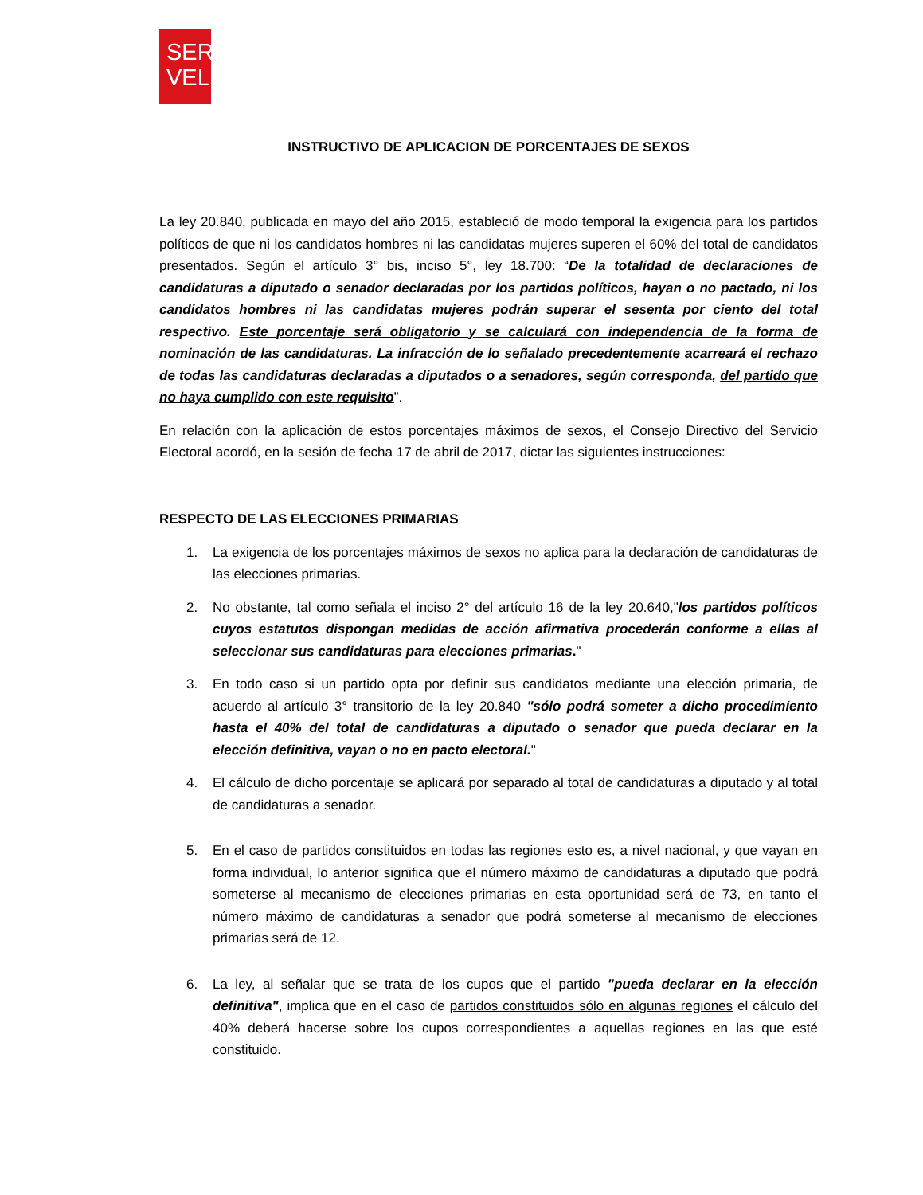SER
VEL
INSTRUCTIVO DE APLICACION DE PORCENTAJES DE SEXOS
La ley 20.840, publicada en mayo del año 2015, estableció de modo temporal la exigencia para los partidos políticos de que ni los candidatos hombres ni las candidatas mujeres superen el 60% del total de candidatos presentados. Según el artículo 3° bis, inciso 5°, ley 18.700: “De la totalidad de declaraciones de candidaturas a diputado o senador declaradas por los partidos políticos, hayan o no pactado, ni los candidatos hombres ni las candidatas mujeres podrán superar el sesenta por ciento del total respectivo. Este porcentaje será obligatorio y se calculará con independencia de la forma de nominación de las candidaturas. La infracción de lo señalado precedentemente acarreará el rechazo de todas las candidaturas declaradas a diputados o a senadores, según corresponda, del partido que no haya cumplido con este requisito”.
En relación con la aplicación de estos porcentajes máximos de sexos, el Consejo Directivo del Servicio Electoral acordó, en la sesión de fecha 17 de abril de 2017, dictar las siguientes instrucciones:
RESPECTO DE LAS ELECCIONES PRIMARIAS
1. La exigencia de los porcentajes máximos de sexos no aplica para la declaración de candidaturas de las elecciones primarias.
2. No obstante, tal como señala el inciso 2° del artículo 16 de la ley 20.640,"los partidos políticos cuyos estatutos dispongan medidas de acción afirmativa procederán conforme a ellas al seleccionar sus candidaturas para elecciones primarias."
3. En todo caso si un partido opta por definir sus candidatos mediante una elección primaria, de acuerdo al artículo 3° transitorio de la ley 20.840 "sólo podrá someter a dicho procedimiento hasta el 40% del total de candidaturas a diputado o senador que pueda declarar en la elección definitiva, vayan o no en pacto electoral."
4. El cálculo de dicho porcentaje se aplicará por separado al total de candidaturas a diputado y al total de candidaturas a senador.
5. En el caso de partidos constituidos en todas las regiones esto es, a nivel nacional, y que vayan en forma individual, lo anterior significa que el número máximo de candidaturas a diputado que podrá someterse al mecanismo de elecciones primarias en esta oportunidad será de 73, en tanto el número máximo de candidaturas a senador que podrá someterse al mecanismo de elecciones primarias será de 12.
6. La ley, al señalar que se trata de los cupos que el partido "pueda declarar en la elección definitiva", implica que en el caso de partidos constituidos sólo en algunas regiones el cálculo del 40% deberá hacerse sobre los cupos correspondientes a aquellas regiones en las que esté constituido.